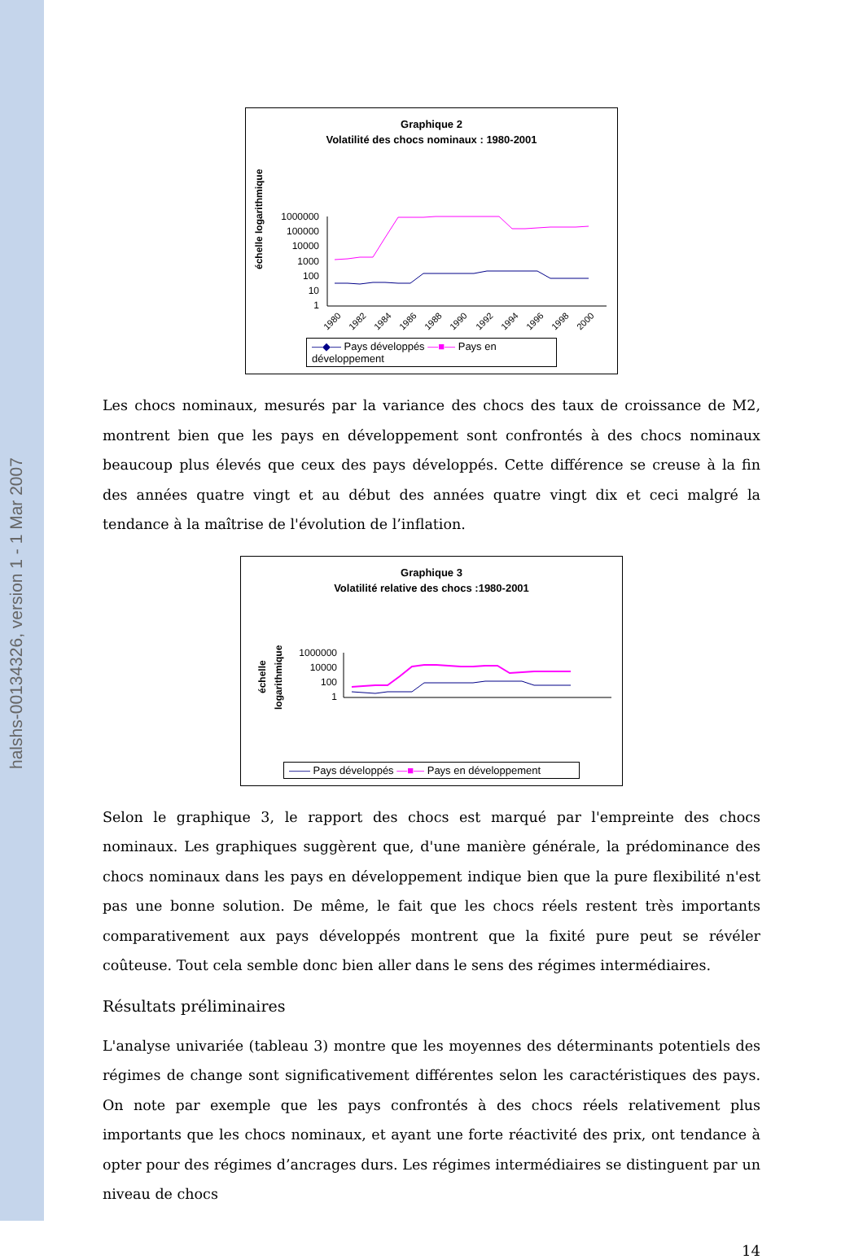halshs-00134326, version 1 - 1 Mar 2007
Graphique 2
Volatilité des chocs nominaux : 1980-2001
échelle logarithmique
1000000
100000
10000
1000
100
10
1
1980
1982
1984
1986
1988
1990
1992
1994
1996
1998
2000
—◆— Pays développés —■— Pays en développement
Les chocs nominaux, mesurés par la variance des chocs des taux de croissance de M2, montrent bien que les pays en développement sont confrontés à des chocs nominaux beaucoup plus élevés que ceux des pays développés. Cette différence se creuse à la fin des années quatre vingt et au début des années quatre vingt dix et ceci malgré la tendance à la maîtrise de l'évolution de l’inflation.
Graphique 3
Volatilité relative des chocs :1980-2001
échelle
logarithmique
1000000
10000
100
1
—— Pays développés —■— Pays en développement
Selon le graphique 3, le rapport des chocs est marqué par l'empreinte des chocs nominaux. Les graphiques suggèrent que, d'une manière générale, la prédominance des chocs nominaux dans les pays en développement indique bien que la pure flexibilité n'est pas une bonne solution. De même, le fait que les chocs réels restent très importants comparativement aux pays développés montrent que la fixité pure peut se révéler coûteuse. Tout cela semble donc bien aller dans le sens des régimes intermédiaires.
Résultats préliminaires
L'analyse univariée (tableau 3) montre que les moyennes des déterminants potentiels des régimes de change sont significativement différentes selon les caractéristiques des pays. On note par exemple que les pays confrontés à des chocs réels relativement plus importants que les chocs nominaux, et ayant une forte réactivité des prix, ont tendance à opter pour des régimes d’ancrages durs. Les régimes intermédiaires se distinguent par un niveau de chocs
14